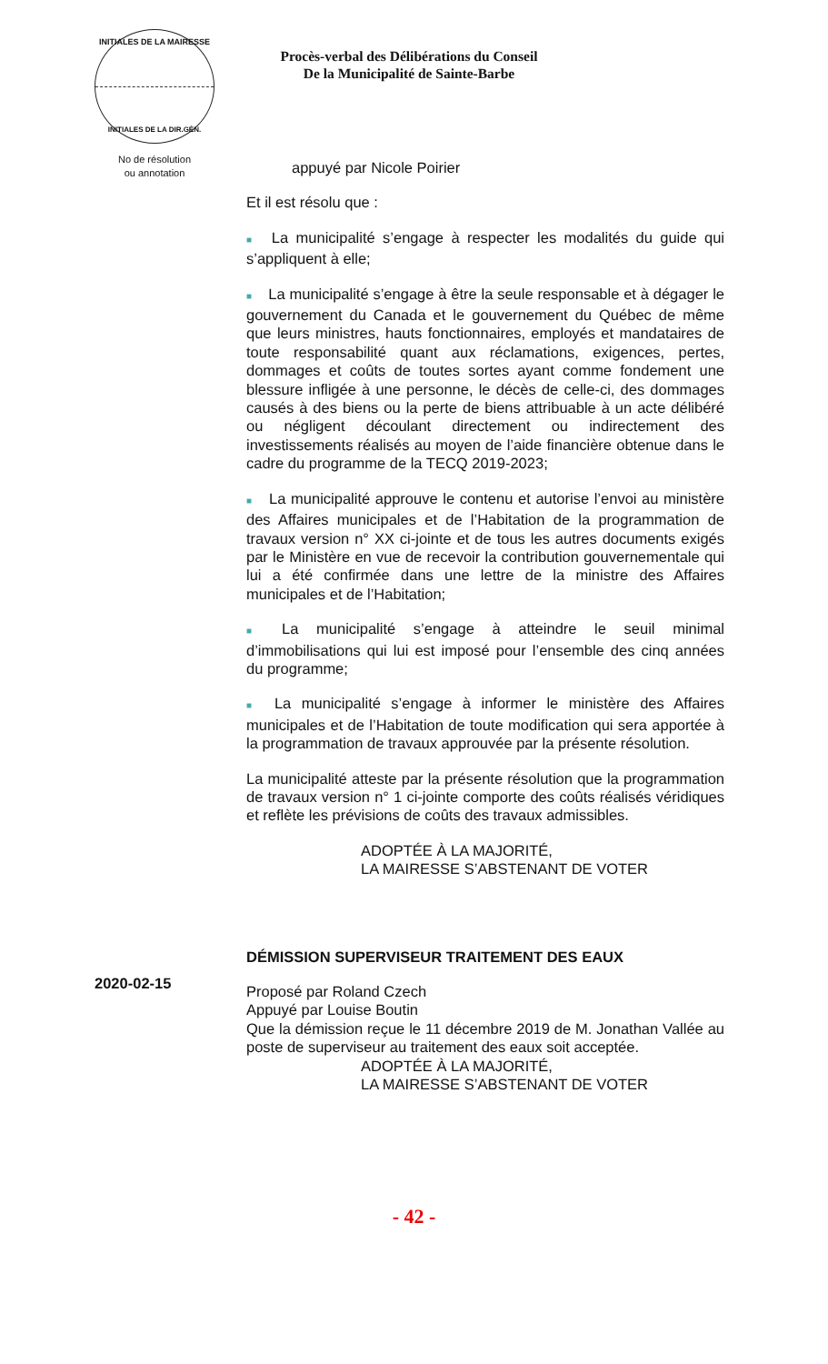INITIALES DE LA MAIRESSE
INITIALES DE LA DIR.GÉN.
Procès-verbal des Délibérations du Conseil
De la Municipalité de Sainte-Barbe
No de résolution
ou annotation
appuyé par Nicole Poirier
Et il est résolu que :
■ La municipalité s’engage à respecter les modalités du guide qui s’appliquent à elle;
■ La municipalité s’engage à être la seule responsable et à dégager le gouvernement du Canada et le gouvernement du Québec de même que leurs ministres, hauts fonctionnaires, employés et mandataires de toute responsabilité quant aux réclamations, exigences, pertes, dommages et coûts de toutes sortes ayant comme fondement une blessure infligée à une personne, le décès de celle-ci, des dommages causés à des biens ou la perte de biens attribuable à un acte délibéré ou négligent découlant directement ou indirectement des investissements réalisés au moyen de l’aide financière obtenue dans le cadre du programme de la TECQ 2019-2023;
■ La municipalité approuve le contenu et autorise l’envoi au ministère des Affaires municipales et de l’Habitation de la programmation de travaux version n° XX ci-jointe et de tous les autres documents exigés par le Ministère en vue de recevoir la contribution gouvernementale qui lui a été confirmée dans une lettre de la ministre des Affaires municipales et de l’Habitation;
■ La municipalité s’engage à atteindre le seuil minimal d’immobilisations qui lui est imposé pour l’ensemble des cinq années du programme;
■ La municipalité s’engage à informer le ministère des Affaires municipales et de l’Habitation de toute modification qui sera apportée à la programmation de travaux approuvée par la présente résolution.
La municipalité atteste par la présente résolution que la programmation de travaux version n° 1 ci-jointe comporte des coûts réalisés véridiques et reflète les prévisions de coûts des travaux admissibles.
ADOPTÉE À LA MAJORITÉ,
LA MAIRESSE S’ABSTENANT DE VOTER
DÉMISSION SUPERVISEUR TRAITEMENT DES EAUX
Proposé par Roland Czech
Appuyé par Louise Boutin
Que la démission reçue le 11 décembre 2019 de M. Jonathan Vallée au poste de superviseur au traitement des eaux soit acceptée.
ADOPTÉE À LA MAJORITÉ,
LA MAIRESSE S’ABSTENANT DE VOTER
2020-02-15
- 42 -